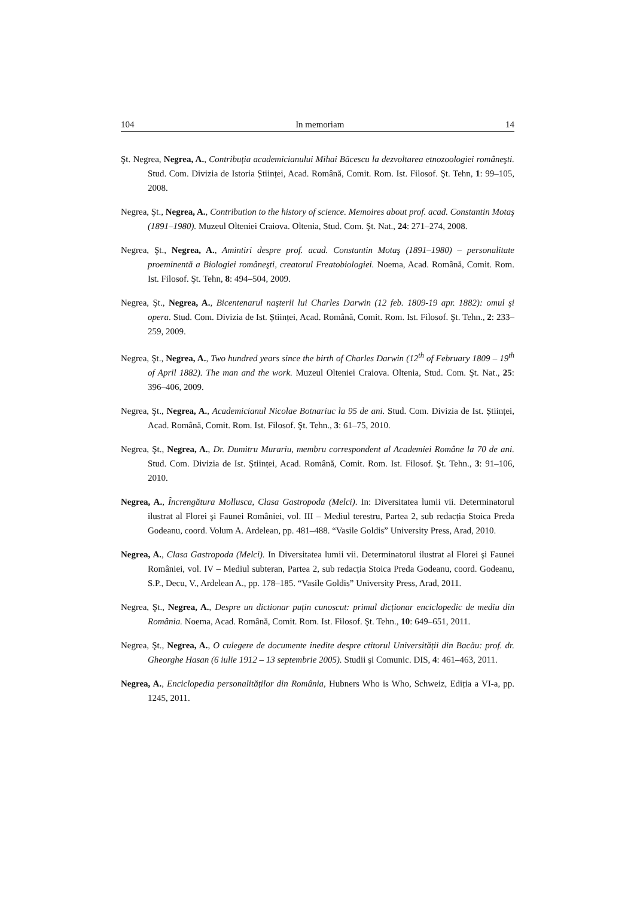104 In memoriam 14
Şt. Negrea, Negrea, A., Contribuția academicianului Mihai Băcescu la dezvoltarea etnozoologiei româneşti. Stud. Com. Divizia de Istoria Științei, Acad. Română, Comit. Rom. Ist. Filosof. Şt. Tehn, 1: 99–105, 2008.
Negrea, Şt., Negrea, A., Contribution to the history of science. Memoires about prof. acad. Constantin Motaş (1891–1980). Muzeul Olteniei Craiova. Oltenia, Stud. Com. Şt. Nat., 24: 271–274, 2008.
Negrea, Şt., Negrea, A., Amintiri despre prof. acad. Constantin Motaş (1891–1980) – personalitate proeminentă a Biologiei româneşti, creatorul Freatobiologiei. Noema, Acad. Română, Comit. Rom. Ist. Filosof. Şt. Tehn, 8: 494–504, 2009.
Negrea, Şt., Negrea, A., Bicentenarul naşterii lui Charles Darwin (12 feb. 1809-19 apr. 1882): omul şi opera. Stud. Com. Divizia de Ist. Științei, Acad. Română, Comit. Rom. Ist. Filosof. Şt. Tehn., 2: 233–259, 2009.
Negrea, Şt., Negrea, A., Two hundred years since the birth of Charles Darwin (12<sup>th</sup> of February 1809 – 19<sup>th</sup> of April 1882). The man and the work. Muzeul Olteniei Craiova. Oltenia, Stud. Com. Şt. Nat., 25: 396–406, 2009.
Negrea, Şt., Negrea, A., Academicianul Nicolae Botnariuc la 95 de ani. Stud. Com. Divizia de Ist. Științei, Acad. Română, Comit. Rom. Ist. Filosof. Şt. Tehn., 3: 61–75, 2010.
Negrea, Şt., Negrea, A., Dr. Dumitru Murariu, membru correspondent al Academiei Române la 70 de ani. Stud. Com. Divizia de Ist. Științei, Acad. Română, Comit. Rom. Ist. Filosof. Şt. Tehn., 3: 91–106, 2010.
Negrea, A., Încrengătura Mollusca, Clasa Gastropoda (Melci). In: Diversitatea lumii vii. Determinatorul ilustrat al Florei şi Faunei României, vol. III – Mediul terestru, Partea 2, sub redacția Stoica Preda Godeanu, coord. Volum A. Ardelean, pp. 481–488. “Vasile Goldis” University Press, Arad, 2010.
Negrea, A., Clasa Gastropoda (Melci). In Diversitatea lumii vii. Determinatorul ilustrat al Florei şi Faunei României, vol. IV – Mediul subteran, Partea 2, sub redacția Stoica Preda Godeanu, coord. Godeanu, S.P., Decu, V., Ardelean A., pp. 178–185. “Vasile Goldis” University Press, Arad, 2011.
Negrea, Şt., Negrea, A., Despre un dictionar puțin cunoscut: primul dicționar enciclopedic de mediu din România. Noema, Acad. Română, Comit. Rom. Ist. Filosof. Şt. Tehn., 10: 649–651, 2011.
Negrea, Şt., Negrea, A., O culegere de documente inedite despre ctitorul Universității din Bacău: prof. dr. Gheorghe Hasan (6 iulie 1912 – 13 septembrie 2005). Studii şi Comunic. DIS, 4: 461–463, 2011.
Negrea, A., Enciclopedia personalităților din România, Hubners Who is Who, Schweiz, Ediția a VI-a, pp. 1245, 2011.